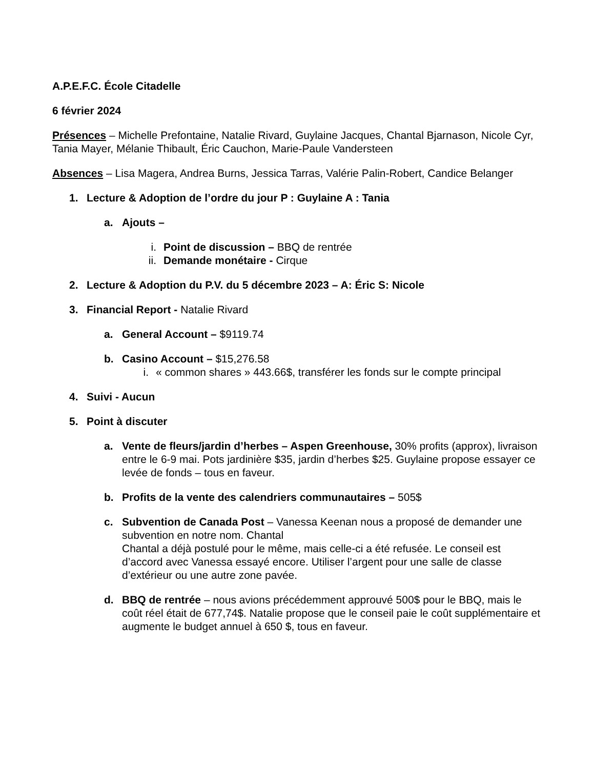A.P.E.F.C. École Citadelle
6 février 2024
Présences – Michelle Prefontaine, Natalie Rivard, Guylaine Jacques, Chantal Bjarnason, Nicole Cyr, Tania Mayer, Mélanie Thibault, Éric Cauchon, Marie-Paule Vandersteen
Absences – Lisa Magera, Andrea Burns, Jessica Tarras, Valérie Palin-Robert, Candice Belanger
1. Lecture & Adoption de l’ordre du jour P : Guylaine A : Tania
a. Ajouts –
i. Point de discussion – BBQ de rentrée
ii. Demande monétaire - Cirque
2. Lecture & Adoption du P.V. du 5 décembre 2023 – A: Éric S: Nicole
3. Financial Report - Natalie Rivard
a. General Account – $9119.74
b. Casino Account – $15,276.58
i. « common shares » 443.66$, transférer les fonds sur le compte principal
4. Suivi - Aucun
5. Point à discuter
a. Vente de fleurs/jardin d’herbes – Aspen Greenhouse, 30% profits (approx), livraison entre le 6-9 mai. Pots jardinière $35, jardin d’herbes $25. Guylaine propose essayer ce levée de fonds – tous en faveur.
b. Profits de la vente des calendriers communautaires – 505$
c. Subvention de Canada Post – Vanessa Keenan nous a proposé de demander une subvention en notre nom. Chantal
Chantal a déjà postulé pour le même, mais celle-ci a été refusée. Le conseil est d’accord avec Vanessa essayé encore. Utiliser l’argent pour une salle de classe d’extérieur ou une autre zone pavée.
d. BBQ de rentrée – nous avions précédemment approuvé 500$ pour le BBQ, mais le coût réel était de 677,74$. Natalie propose que le conseil paie le coût supplémentaire et augmente le budget annuel à 650 $, tous en faveur.